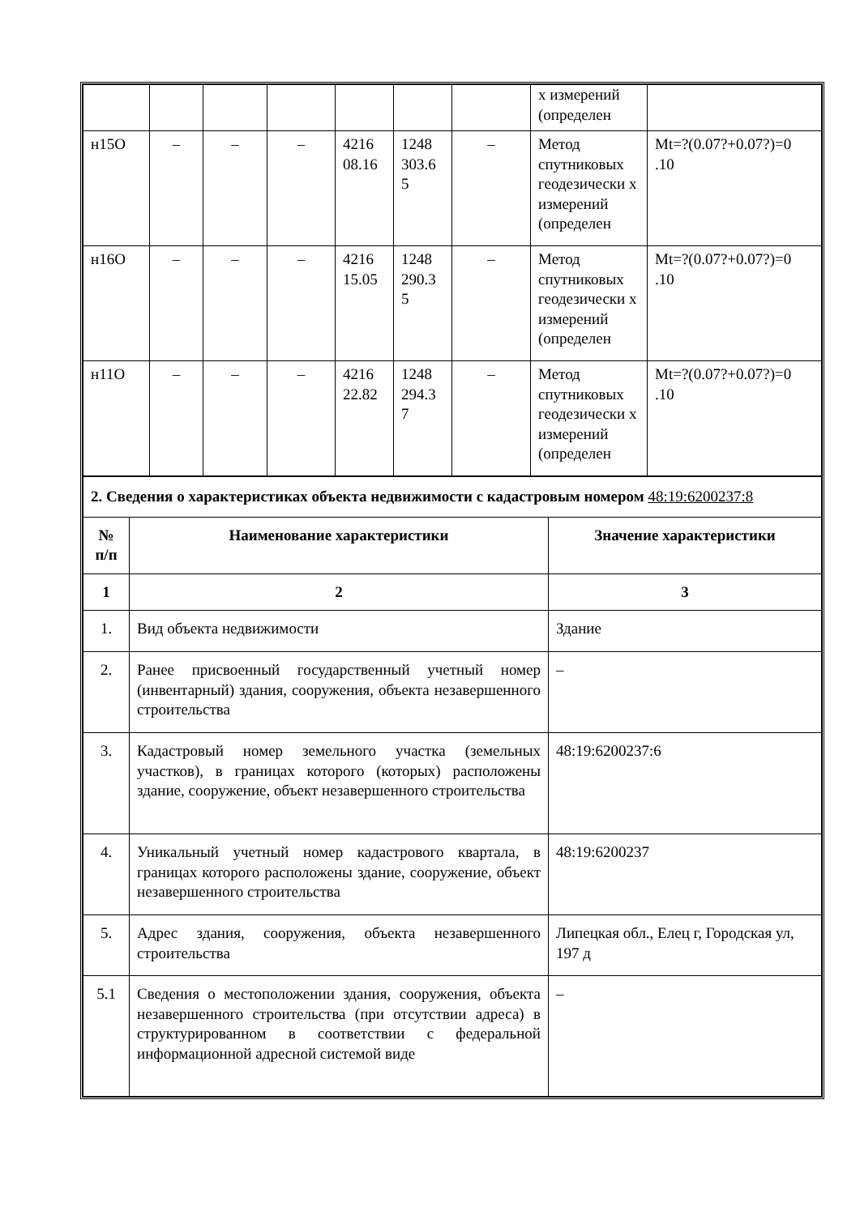| | | | | | | | х измерений (определен | |
| н15О | – | – | – | 4216 08.16 | 1248 303.6 5 | – | Метод спутниковых геодезически х измерений (определен | Mt=?(0.07?+0.07?)=0 .10 |
| н16О | – | – | – | 4216 15.05 | 1248 290.3 5 | – | Метод спутниковых геодезически х измерений (определен | Mt=?(0.07?+0.07?)=0 .10 |
| н11О | – | – | – | 4216 22.82 | 1248 294.3 7 | – | Метод спутниковых геодезически х измерений (определен | Mt=?(0.07?+0.07?)=0 .10 |
| 2. Сведения о характеристиках объекта недвижимости с кадастровым номером 48:19:6200237:8 | | |
| № п/п | Наименование характеристики | Значение характеристики |
| 1 | 2 | 3 |
| 1. | Вид объекта недвижимости | Здание |
| 2. | Ранее присвоенный государственный учетный номер (инвентарный) здания, сооружения, объекта незавершенного строительства | – |
| 3. | Кадастровый номер земельного участка (земельных участков), в границах которого (которых) расположены здание, сооружение, объект незавершенного строительства | 48:19:6200237:6 |
| 4. | Уникальный учетный номер кадастрового квартала, в границах которого расположены здание, сооружение, объект незавершенного строительства | 48:19:6200237 |
| 5. | Адрес здания, сооружения, объекта незавершенного строительства | Липецкая обл., Елец г, Городская ул, 197 д |
| 5.1 | Сведения о местоположении здания, сооружения, объекта незавершенного строительства (при отсутствии адреса) в структурированном в соответствии с федеральной информационной адресной системой виде | – |